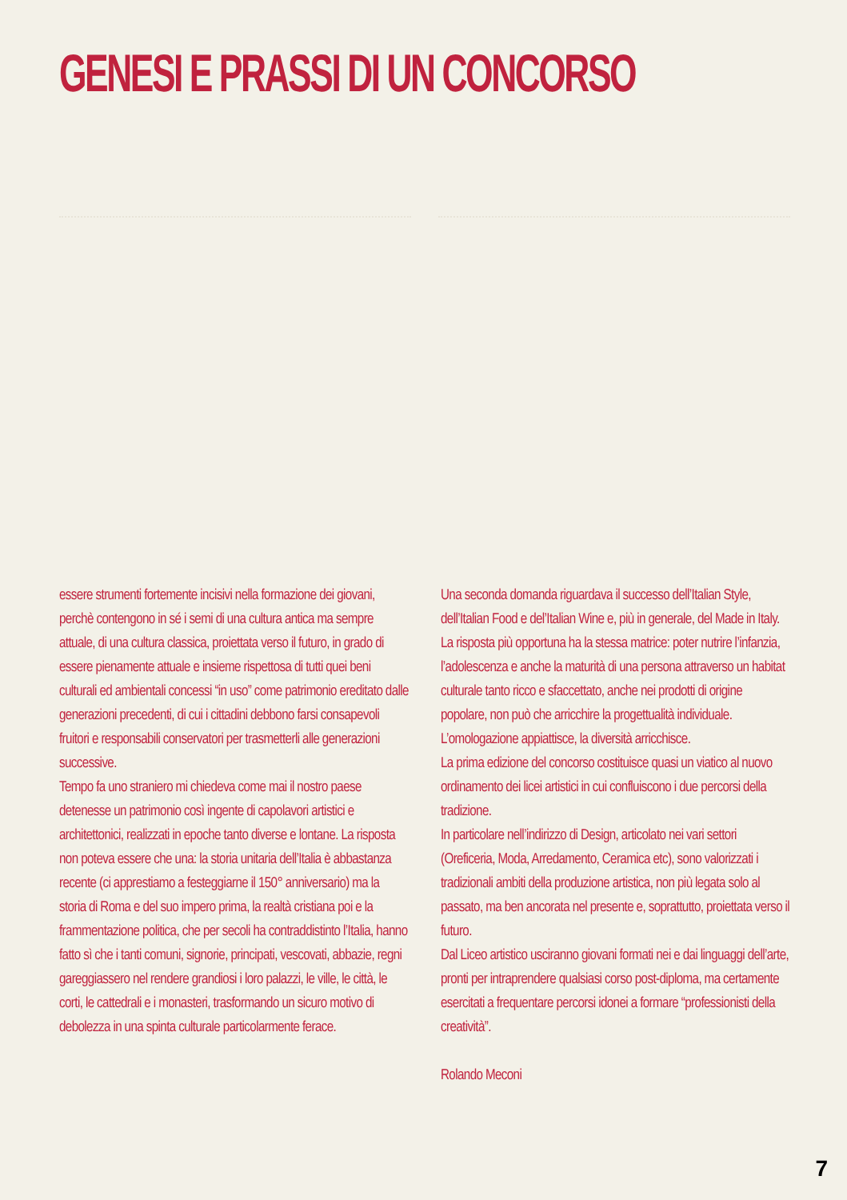GENESI E PRASSI DI UN CONCORSO
essere strumenti fortemente incisivi nella formazione dei giovani, perchè contengono in sé i semi di una cultura antica ma sempre attuale, di una cultura classica, proiettata verso il futuro, in grado di essere pienamente attuale e insieme rispettosa di tutti quei beni culturali ed ambientali concessi “in uso” come patrimonio ereditato dalle generazioni precedenti, di cui i cittadini debbono farsi consapevoli fruitori e responsabili conservatori per trasmetterli alle generazioni successive.
Tempo fa uno straniero mi chiedeva come mai il nostro paese detenesse un patrimonio così ingente di capolavori artistici e architettonici, realizzati in epoche tanto diverse e lontane. La risposta non poteva essere che una: la storia unitaria dell’Italia è abbastanza recente (ci apprestiamo a festeggiarne il 150° anniversario) ma la storia di Roma e del suo impero prima, la realtà cristiana poi e la frammentazione politica, che per secoli ha contraddistinto l’Italia, hanno fatto sì che i tanti comuni, signorie, principati, vescovati, abbazie, regni gareggiassero nel rendere grandiosi i loro palazzi, le ville, le città, le corti, le cattedrali e i monasteri, trasformando un sicuro motivo di debolezza in una spinta culturale particolarmente ferace.
Una seconda domanda riguardava il successo dell’Italian Style, dell’Italian Food e del’Italian Wine e, più in generale, del Made in Italy.
La risposta più opportuna ha la stessa matrice: poter nutrire l’infanzia, l’adolescenza e anche la maturità di una persona attraverso un habitat culturale tanto ricco e sfaccettato, anche nei prodotti di origine popolare, non può che arricchire la progettualità individuale.
L’omologazione appiattisce, la diversità arricchisce.
La prima edizione del concorso costituisce quasi un viatico al nuovo ordinamento dei licei artistici in cui confluiscono i due percorsi della tradizione.
In particolare nell’indirizzo di Design, articolato nei vari settori (Oreficeria, Moda, Arredamento, Ceramica etc), sono valorizzati i tradizionali ambiti della produzione artistica, non più legata solo al passato, ma ben ancorata nel presente e, soprattutto, proiettata verso il futuro.
Dal Liceo artistico usciranno giovani formati nei e dai linguaggi dell’arte, pronti per intraprendere qualsiasi corso post-diploma, ma certamente esercitati a frequentare percorsi idonei a formare “professionisti della creatività”.
Rolando Meconi
7